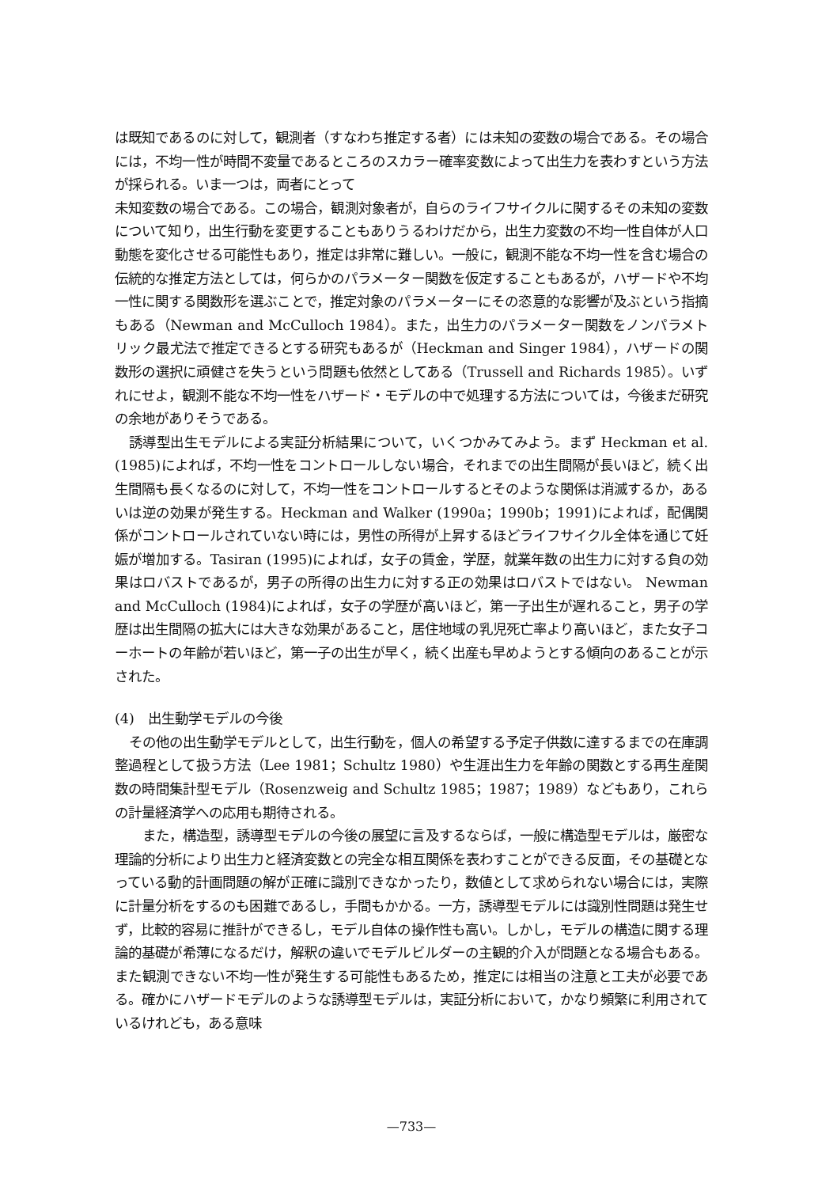は既知であるのに対して，観測者（すなわち推定する者）には未知の変数の場合である。その場合には，不均一性が時間不変量であるところのスカラー確率変数によって出生力を表わすという方法が採られる。いま一つは，両者にとって
未知変数の場合である。この場合，観測対象者が，自らのライフサイクルに関するその未知の変数について知り，出生行動を変更することもありうるわけだから，出生力変数の不均一性自体が人口動態を変化させる可能性もあり，推定は非常に難しい。一般に，観測不能な不均一性を含む場合の伝統的な推定方法としては，何らかのパラメーター関数を仮定することもあるが，ハザードや不均一性に関する関数形を選ぶことで，推定対象のパラメーターにその恣意的な影響が及ぶという指摘もある（Newman and McCulloch 1984）。また，出生力のパラメーター関数をノンパラメトリック最尤法で推定できるとする研究もあるが（Heckman and Singer 1984），ハザードの関数形の選択に頑健さを失うという問題も依然としてある（Trussell and Richards 1985）。いずれにせよ，観測不能な不均一性をハザード・モデルの中で処理する方法については，今後まだ研究の余地がありそうである。
誘導型出生モデルによる実証分析結果について，いくつかみてみよう。まず Heckman et al. (1985)によれば，不均一性をコントロールしない場合，それまでの出生間隔が長いほど，続く出生間隔も長くなるのに対して，不均一性をコントロールするとそのような関係は消滅するか，あるいは逆の効果が発生する。Heckman and Walker (1990a；1990b；1991)によれば，配偶関係がコントロールされていない時には，男性の所得が上昇するほどライフサイクル全体を通じて妊娠が増加する。Tasiran (1995)によれば，女子の賃金，学歴，就業年数の出生力に対する負の効果はロバストであるが，男子の所得の出生力に対する正の効果はロバストではない。 Newman and McCulloch (1984)によれば，女子の学歴が高いほど，第一子出生が遅れること，男子の学歴は出生間隔の拡大には大きな効果があること，居住地域の乳児死亡率より高いほど，また女子コーホートの年齢が若いほど，第一子の出生が早く，続く出産も早めようとする傾向のあることが示された。
(4)　出生動学モデルの今後
その他の出生動学モデルとして，出生行動を，個人の希望する予定子供数に達するまでの在庫調整過程として扱う方法（Lee 1981；Schultz 1980）や生涯出生力を年齢の関数とする再生産関数の時間集計型モデル（Rosenzweig and Schultz 1985；1987；1989）などもあり，これらの計量経済学への応用も期待される。
また，構造型，誘導型モデルの今後の展望に言及するならば，一般に構造型モデルは，厳密な理論的分析により出生力と経済変数との完全な相互関係を表わすことができる反面，その基礎となっている動的計画問題の解が正確に識別できなかったり，数値として求められない場合には，実際に計量分析をするのも困難であるし，手間もかかる。一方，誘導型モデルには識別性問題は発生せず，比較的容易に推計ができるし，モデル自体の操作性も高い。しかし，モデルの構造に関する理論的基礎が希薄になるだけ，解釈の違いでモデルビルダーの主観的介入が問題となる場合もある。また観測できない不均一性が発生する可能性もあるため，推定には相当の注意と工夫が必要である。確かにハザードモデルのような誘導型モデルは，実証分析において，かなり頻繁に利用されているけれども，ある意味
—733—